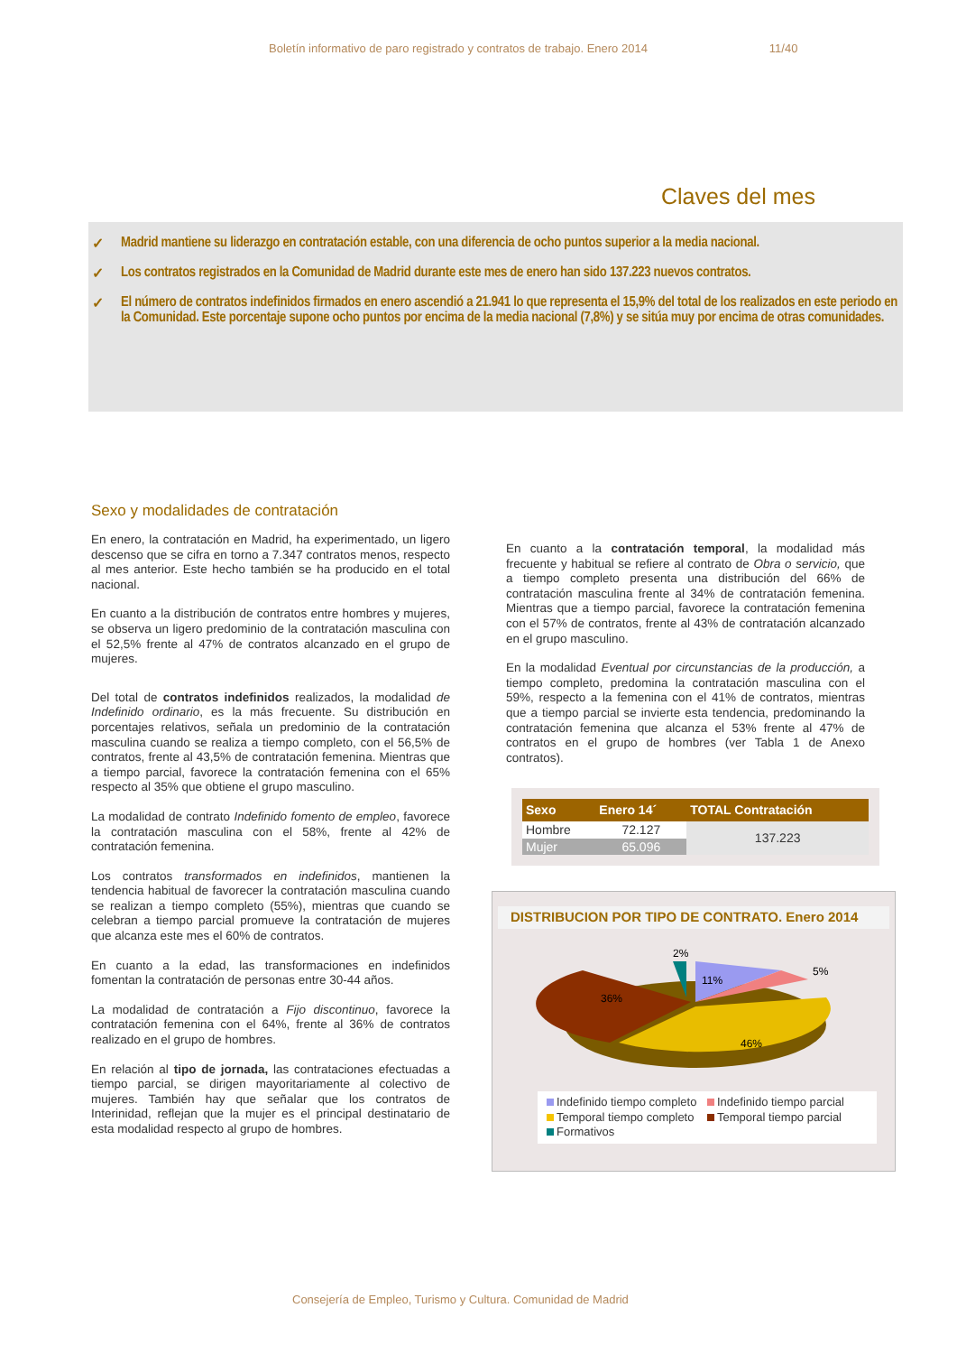Boletín informativo de paro registrado y contratos de trabajo. Enero 2014 11/40
Claves del mes
✓ Madrid mantiene su liderazgo en contratación estable, con una diferencia de ocho puntos superior a la media nacional.
✓ Los contratos registrados en la Comunidad de Madrid durante este mes de enero han sido 137.223 nuevos contratos.
✓ El número de contratos indefinidos firmados en enero ascendió a 21.941 lo que representa el 15,9% del total de los realizados en este periodo en la Comunidad. Este porcentaje supone ocho puntos por encima de la media nacional (7,8%) y se sitúa muy por encima de otras comunidades.
Sexo y modalidades de contratación
En enero, la contratación en Madrid, ha experimentado, un ligero descenso que se cifra en torno a 7.347 contratos menos, respecto al mes anterior. Este hecho también se ha producido en el total nacional.
En cuanto a la distribución de contratos entre hombres y mujeres, se observa un ligero predominio de la contratación masculina con el 52,5% frente al 47% de contratos alcanzado en el grupo de mujeres.
Del total de contratos indefinidos realizados, la modalidad de Indefinido ordinario, es la más frecuente. Su distribución en porcentajes relativos, señala un predominio de la contratación masculina cuando se realiza a tiempo completo, con el 56,5% de contratos, frente al 43,5% de contratación femenina. Mientras que a tiempo parcial, favorece la contratación femenina con el 65% respecto al 35% que obtiene el grupo masculino.
La modalidad de contrato Indefinido fomento de empleo, favorece la contratación masculina con el 58%, frente al 42% de contratación femenina.
Los contratos transformados en indefinidos, mantienen la tendencia habitual de favorecer la contratación masculina cuando se realizan a tiempo completo (55%), mientras que cuando se celebran a tiempo parcial promueve la contratación de mujeres que alcanza este mes el 60% de contratos.
En cuanto a la edad, las transformaciones en indefinidos fomentan la contratación de personas entre 30-44 años.
La modalidad de contratación a Fijo discontinuo, favorece la contratación femenina con el 64%, frente al 36% de contratos realizado en el grupo de hombres.
En relación al tipo de jornada, las contrataciones efectuadas a tiempo parcial, se dirigen mayoritariamente al colectivo de mujeres. También hay que señalar que los contratos de Interinidad, reflejan que la mujer es el principal destinatario de esta modalidad respecto al grupo de hombres.
En cuanto a la contratación temporal, la modalidad más frecuente y habitual se refiere al contrato de Obra o servicio, que a tiempo completo presenta una distribución del 66% de contratación masculina frente al 34% de contratación femenina. Mientras que a tiempo parcial, favorece la contratación femenina con el 57% de contratos, frente al 43% de contratación alcanzado en el grupo masculino.
En la modalidad Eventual por circunstancias de la producción, a tiempo completo, predomina la contratación masculina con el 59%, respecto a la femenina con el 41% de contratos, mientras que a tiempo parcial se invierte esta tendencia, predominando la contratación femenina que alcanza el 53% frente al 47% de contratos en el grupo de hombres (ver Tabla 1 de Anexo contratos).
| Sexo | Enero 14´ | TOTAL Contratación |
| --- | --- | --- |
| Hombre | 72.127 | 137.223 |
| Mujer | 65.096 | |
DISTRIBUCION POR TIPO DE CONTRATO. Enero 2014
2%
11%
5%
36%
46%
Indefinido tiempo completo Indefinido tiempo parcial Temporal tiempo completo Temporal tiempo parcial Formativos
Consejería de Empleo, Turismo y Cultura. Comunidad de Madrid